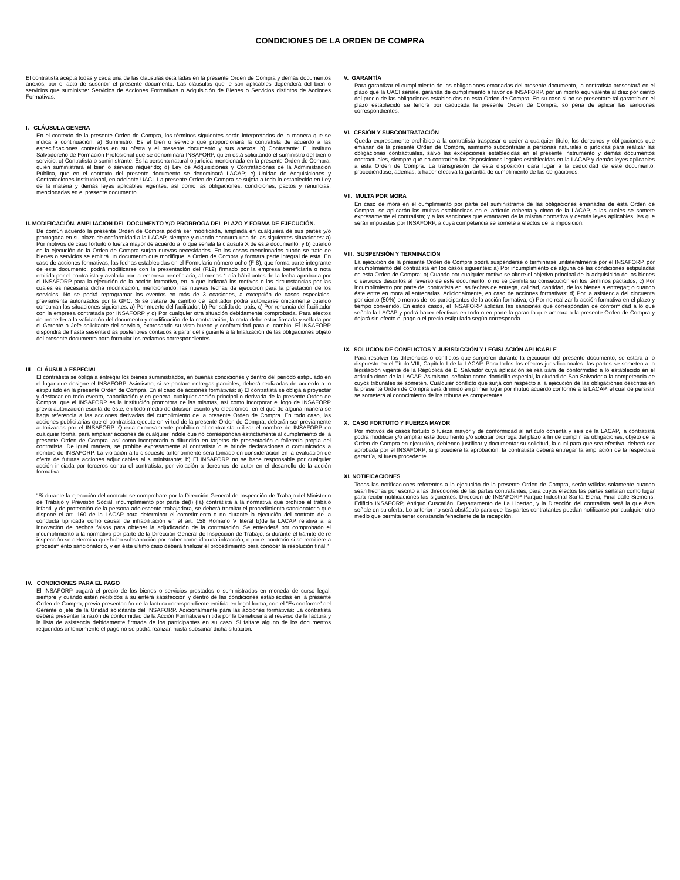CONDICIONES DE LA ORDEN DE COMPRA
El contratista acepta todas y cada una de las cláusulas detalladas en la presente Orden de Compra y demás documentos anexos, por el acto de suscribir el presente documento. Las cláusulas que le son aplicables dependerá del bien o servicios que suministre: Servicios de Acciones Formativas o Adquisición de Bienes o Servicios distintos de Acciones Formativas.
I. CLÁUSULA GENERA
En el contexto de la presente Orden de Compra, los términos siguientes serán interpretados de la manera que se indica a continuación: a) Suministro: Es el bien o servicio que proporcionará la contratista de acuerdo a las especificaciones contenidas en su oferta y el presente documento y sus anexos; b) Contratante: El Instituto Salvadoreño de Formación Profesional que se denominará INSAFORP, quien está solicitando el suministro del bien o servicio; c) Contratista o suministrante: Es la persona natural o jurídica mencionada en la presente Orden de Compra, quien suministrará el bien o servicio requerido; d) Ley de Adquisiciones y Contrataciones de la Administración Pública, que en el contexto del presente documento se denominará LACAP; e) Unidad de Adquisiciones y Contrataciones Institucional, en adelante UACI. La presente Orden de Compra se sujeta a todo lo establecido en Ley de la materia y demás leyes aplicables vigentes, así como las obligaciones, condiciones, pactos y renuncias, mencionadas en el presente documento.
II. MODIFICACIÓN, AMPLIACION DEL DOCUMENTO Y/O PRORROGA DEL PLAZO Y FORMA DE EJECUCIÓN.
De común acuerdo la presente Orden de Compra podrá ser modificada, ampliada en cualquiera de sus partes y/o prorrogada en su plazo de conformidad a la LACAP, siempre y cuando concurra una de las siguientes situaciones: a) Por motivos de caso fortuito o fuerza mayor de acuerdo a lo que señala la cláusula X de este documento; y b) cuando en la ejecución de la Orden de Compra surjan nuevas necesidades. En los casos mencionados cuado se trate de bienes o servicios se emitirá un documento que modifique la Orden de Compra y formara parte integral de esta. En caso de acciones formativas, las fechas establecidas en el Formulario número ocho (F-8), que forma parte integrante de este documento, podrá modificarse con la presentación del (F12) firmado por la empresa beneficiaria o nota emitida por el contratista y avalada por la empresa beneficiaria, al menos 1 día hábil antes de la fecha aprobada por el INSAFORP para la ejecución de la acción formativa, en la que indicará los motivos o las circunstancias por las cuales es necesaria dicha modificación, mencionando, las nuevas fechas de ejecución para la prestación de los servicios. No se podrá reprogramar los eventos en más de 3 ocasiones, a excepción de casos especiales, previamente autorizados por la GFC. Si se tratare de cambio de facilitador podrá autorizarse únicamente cuando concurran las situaciones siguientes: a) Por muerte del facilitador, b) Por salida del país, c) Por renuncia del facilitador con la empresa contratada por INSAFORP y d) Por cualquier otra situación debidamente comprobada. Para efectos de proceder a la validación del documento y modificación de la contratación, la carta debe estar firmada y sellada por el Gerente o Jefe solicitante del servicio, expresando su visto bueno y conformidad para el cambio. El INSAFORP dispondrá de hasta sesenta días posteriores contados a partir del siguiente a la finalización de las obligaciones objeto del presente documento para formular los reclamos correspondientes.
III CLÁUSULA ESPECIAL
El contratista se obliga a entregar los bienes suministrados, en buenas condiciones y dentro del periodo estipulado en el lugar que designe el INSAFORP. Asimismo, si se pactare entregas parciales, deberá realizarlas de acuerdo a lo estipulado en la presente Orden de Compra. En el caso de acciones formativas: a) El contratista se obliga a proyectar y destacar en todo evento, capacitación y en general cualquier acción principal o derivada de la presente Orden de Compra, que el INSAFORP es la Institución promotora de las mismas, así como incorporar el logo de INSAFORP previa autorización escrita de éste, en todo medio de difusión escrito y/o electrónico, en el que de alguna manera se haga referencia a las acciones derivadas del cumplimiento de la presente Orden de Compra. En todo caso, las acciones publicitarias que el contratista ejecute en virtud de la presente Orden de Compra, deberán ser previamente autorizadas por el INSAFORP. Queda expresamente prohibido al contratista utilizar el nombre de INSAFORP en cualquier forma, para amparar acciones de cualquier índole que no correspondan estrictamente al cumplimiento de la presente Orden de Compra, así como incorporarlo o difundirlo en tarjetas de presentación o folletería propia del contratista. De igual manera, se prohibe expresamente al contratista que brinde declaraciones o comunicados a nombre de INSAFORP. La violación a lo dispuesto anteriormente será tomado en consideración en la evaluación de oferta de futuras acciones adjudicables al suministrante; b) El INSAFORP no se hace responsable por cualquier acción iniciada por terceros contra el contratista, por violación a derechos de autor en el desarrollo de la acción formativa.
"Si durante la ejecución del contrato se comprobare por la Dirección General de Inspección de Trabajo del Ministerio de Trabajo y Previsión Social, incumplimiento por parte de(l) (la) contratista a la normativa que prohíbe el trabajo infantil y de protección de la persona adolescente trabajadora, se deberá tramitar el procedimiento sancionatorio que dispone el art. 160 de la LACAP para determinar el cometimiento o no durante la ejecución del contrato de la conducta tipificada como causal de inhabilitación en el art. 158 Romano V literal b)de la LACAP relativa a la innovación de hechos falsos para obtener la adjudicación de la contratación. Se entenderá por comprobado el incumplimiento a la normativa por parte de la Dirección General de Inspección de Trabajo, si durante el trámite de re inspección se determina que hubo subsanación por haber cometido una infracción, o por el contrario si se remitiere a procedimiento sancionatorio, y en éste último caso deberá finalizar el procedimiento para conocer la resolución final."
IV. CONDICIONES PARA EL PAGO
El INSAFORP pagará el precio de los bienes o servicios prestados o suministrados en moneda de curso legal, siempre y cuando estén recibidos a su entera satisfacción y dentro de las condiciones establecidas en la presente Orden de Compra, previa presentación de la factura correspondiente emitida en legal forma, con el "Es conforme" del Gerente o jefe de la Unidad solicitante del INSAFORP. Adicionalmente para las acciones formativas: La contratista deberá presentar la razón de conformidad de la Acción Formativa emitida por la beneficiaria al reverso de la factura y la lista de asistencia debidamente firmada de los participantes en su caso. Si faltare alguno de los documentos requeridos anteriormente el pago no se podrá realizar, hasta subsanar dicha situación.
V. GARANTÍA
Para garantizar el cumplimiento de las obligaciones emanadas del presente documento, la contratista presentará en el plazo que la UACI señale, garantía de cumplimiento a favor de INSAFORP, por un monto equivalente al diez por ciento del precio de las obligaciones establecidas en esta Orden de Compra. En su caso si no se presentare tal garantía en el plazo establecido se tendrá por caducada la presente Orden de Compra, so pena de aplicar las sanciones correspondientes.
VI. CESIÓN Y SUBCONTRATACIÓN
Queda expresamente prohibido a la contratista traspasar o ceder a cualquier título, los derechos y obligaciones que emanan de la presente Orden de Compra, asimismo subcontratar a personas naturales o jurídicas para realizar las obligaciones contractuales, salvo las excepciones establecidas en el presente instrumento y demás documentos contractuales, siempre que no contraríen las disposiciones legales establecidas en la LACAP y demás leyes aplicables a esta Orden de Compra. La transgresión de esta disposición dará lugar a la caducidad de este documento, procediéndose, además, a hacer efectiva la garantía de cumplimiento de las obligaciones.
VII. MULTA POR MORA
En caso de mora en el cumplimiento por parte del suministrante de las obligaciones emanadas de esta Orden de Compra, se aplicarán las multas establecidas en el artículo ochenta y cinco de la LACAP, a las cuales se somete expresamente el contratista; y a las sanciones que emanaren de la misma normativa y demás leyes aplicables, las que serán impuestas por INSAFORP, a cuya competencia se somete a efectos de la imposición.
VIII. SUSPENSIÓN Y TERMINACIÓN
La ejecución de la presente Orden de Compra podrá suspenderse o terminarse unilateralmente por el INSAFORP, por incumplimiento del contratista en los casos siguientes: a) Por incumplimiento de alguna de las condiciones estipuladas en esta Orden de Compra; b) Cuando por cualquier motivo se altere el objetivo principal de la adquisición de los bienes o servicios descritos al reverso de este documento, o no se permita su consecución en los términos pactados; c) Por incumplimiento por parte del contratista en las fechas de entrega, calidad, cantidad, de los bienes a entregar; o cuando éste entre en mora al entregarlas. Adicionalmente, en caso de acciones formativas: d) Por la asistencia del cincuenta por ciento (50%) o menos de los participantes de la acción formativa; e) Por no realizar la acción formativa en el plazo y tiempo convenido. En estos casos, el INSAFORP aplicará las sanciones que correspondan de conformidad a lo que señala la LACAP y podrá hacer efectivas en todo o en parte la garantía que ampara a la presente Orden de Compra y dejará sin efecto el pago o el precio estipulado según corresponda.
IX. SOLUCION DE CONFLICTOS Y JURISDICCIÓN Y LEGISLACIÓN APLICABLE
Para resolver las diferencias o conflictos que surgieren durante la ejecución del presente documento, se estará a lo dispuesto en el Título VIII, Capítulo I de la LACAP. Para todos los efectos jurisdiccionales, las partes se someten a la legislación vigente de la República de El Salvador cuya aplicación se realizará de conformidad a lo establecido en el articulo cinco de la LACAP. Asimismo, señalan como domicilio especial, la ciudad de San Salvador a la competencia de cuyos tribunales se someten. Cualquier conflicto que surja con respecto a la ejecución de las obligaciones descritas en la presente Orden de Compra será dirimido en primer lugar por mutuo acuerdo conforme a la LACAP, el cual de persistir se someterá al conocimiento de los tribunales competentes.
X. CASO FORTUITO Y FUERZA MAYOR
Por motivos de casos fortuito o fuerza mayor y de conformidad al artículo ochenta y seis de la LACAP, la contratista podrá modificar y/o ampliar este documento y/o solicitar prórroga del plazo a fin de cumplir las obligaciones, objeto de la Orden de Compra en ejecución, debiendo justificar y documentar su solicitud, la cual para que sea efectiva, deberá ser aprobada por el INSAFORP; si procediere la aprobación, la contratista deberá entregar la ampliación de la respectiva garantía, si fuera procedente.
XI. NOTIFICACIONES
Todas las notificaciones referentes a la ejecución de la presente Orden de Compra, serán válidas solamente cuando sean hechas por escrito a las direcciones de las partes contratantes, para cuyos efectos las partes señalan como lugar para recibir notificaciones las siguientes: Dirección de INSAFORP Parque Industrial Santa Elena, Final calle Siemens, Edificio INSAFORP, Antiguo Cuscatlán, Departamento de La Libertad, y la Dirección del contratista será la que ésta señale en su oferta. Lo anterior no será obstáculo para que las partes contratantes puedan notificarse por cualquier otro medio que permita tener constancia fehaciente de la recepción.